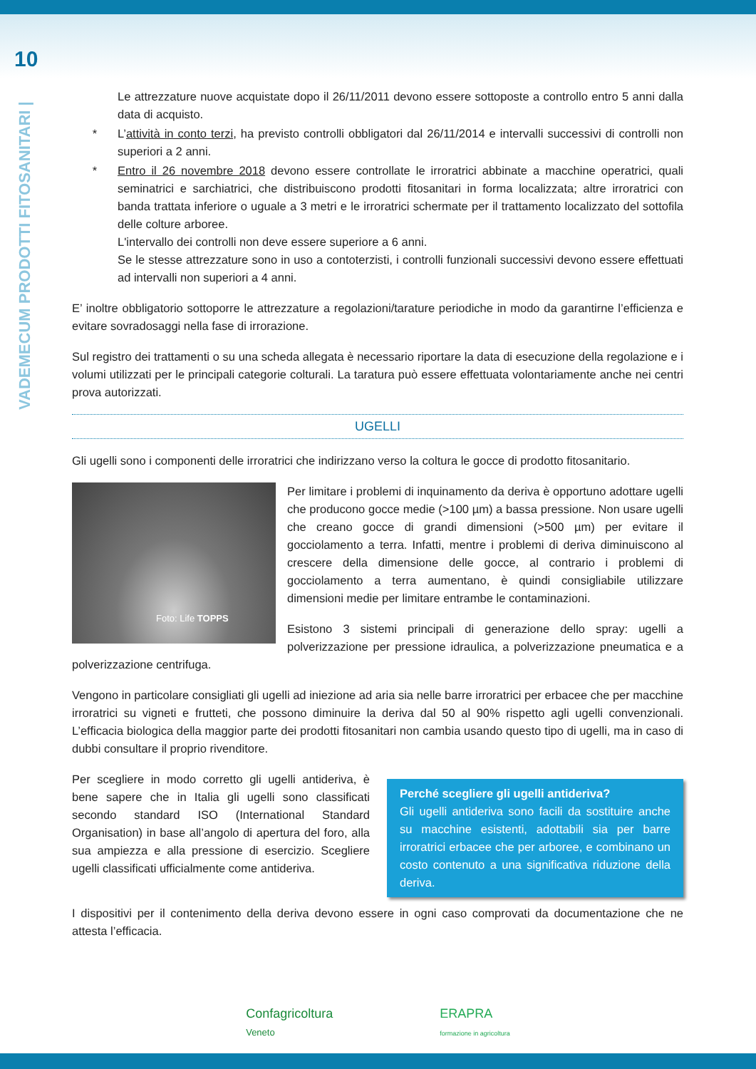10
VADEMECUM PRODOTTI FITOSANITARI |
Le attrezzature nuove acquistate dopo il 26/11/2011 devono essere sottoposte a controllo entro 5 anni dalla data di acquisto.
* L’attività in conto terzi, ha previsto controlli obbligatori dal 26/11/2014 e intervalli successivi di controlli non superiori a 2 anni.
* Entro il 26 novembre 2018 devono essere controllate le irroratrici abbinate a macchine operatrici, quali seminatrici e sarchiatrici, che distribuiscono prodotti fitosanitari in forma localizzata; altre irroratrici con banda trattata inferiore o uguale a 3 metri e le irroratrici schermate per il trattamento localizzato del sottofila delle colture arboree.
L'intervallo dei controlli non deve essere superiore a 6 anni.
Se le stesse attrezzature sono in uso a contoterzisti, i controlli funzionali successivi devono essere effettuati ad intervalli non superiori a 4 anni.
E’ inoltre obbligatorio sottoporre le attrezzature a regolazioni/tarature periodiche in modo da garantirne l’efficienza e evitare sovradosaggi nella fase di irrorazione.
Sul registro dei trattamenti o su una scheda allegata è necessario riportare la data di esecuzione della regolazione e i volumi utilizzati per le principali categorie colturali. La taratura può essere effettuata volontariamente anche nei centri prova autorizzati.
UGELLI
Gli ugelli sono i componenti delle irroratrici che indirizzano verso la coltura le gocce di prodotto fitosanitario.
Foto: Life TOPPS
Per limitare i problemi di inquinamento da deriva è opportuno adottare ugelli che producono gocce medie (>100 µm) a bassa pressione. Non usare ugelli che creano gocce di grandi dimensioni (>500 µm) per evitare il gocciolamento a terra. Infatti, mentre i problemi di deriva diminuiscono al crescere della dimensione delle gocce, al contrario i problemi di gocciolamento a terra aumentano, è quindi consigliabile utilizzare dimensioni medie per limitare entrambe le contaminazioni.
Esistono 3 sistemi principali di generazione dello spray: ugelli a polverizzazione per pressione idraulica, a polverizzazione pneumatica e a polverizzazione centrifuga.
Vengono in particolare consigliati gli ugelli ad iniezione ad aria sia nelle barre irroratrici per erbacee che per macchine irroratrici su vigneti e frutteti, che possono diminuire la deriva dal 50 al 90% rispetto agli ugelli convenzionali. L’efficacia biologica della maggior parte dei prodotti fitosanitari non cambia usando questo tipo di ugelli, ma in caso di dubbi consultare il proprio rivenditore.
Perché scegliere gli ugelli antideriva?
Gli ugelli antideriva sono facili da sostituire anche su macchine esistenti, adottabili sia per barre irroratrici erbacee che per arboree, e combinano un costo contenuto a una significativa riduzione della deriva.
Per scegliere in modo corretto gli ugelli antideriva, è bene sapere che in Italia gli ugelli sono classificati secondo standard ISO (International Standard Organisation) in base all’angolo di apertura del foro, alla sua ampiezza e alla pressione di esercizio. Scegliere ugelli classificati ufficialmente come antideriva.
I dispositivi per il contenimento della deriva devono essere in ogni caso comprovati da documentazione che ne attesta l’efficacia.
Confagricoltura
Veneto
ERAPRA
formazione in agricoltura